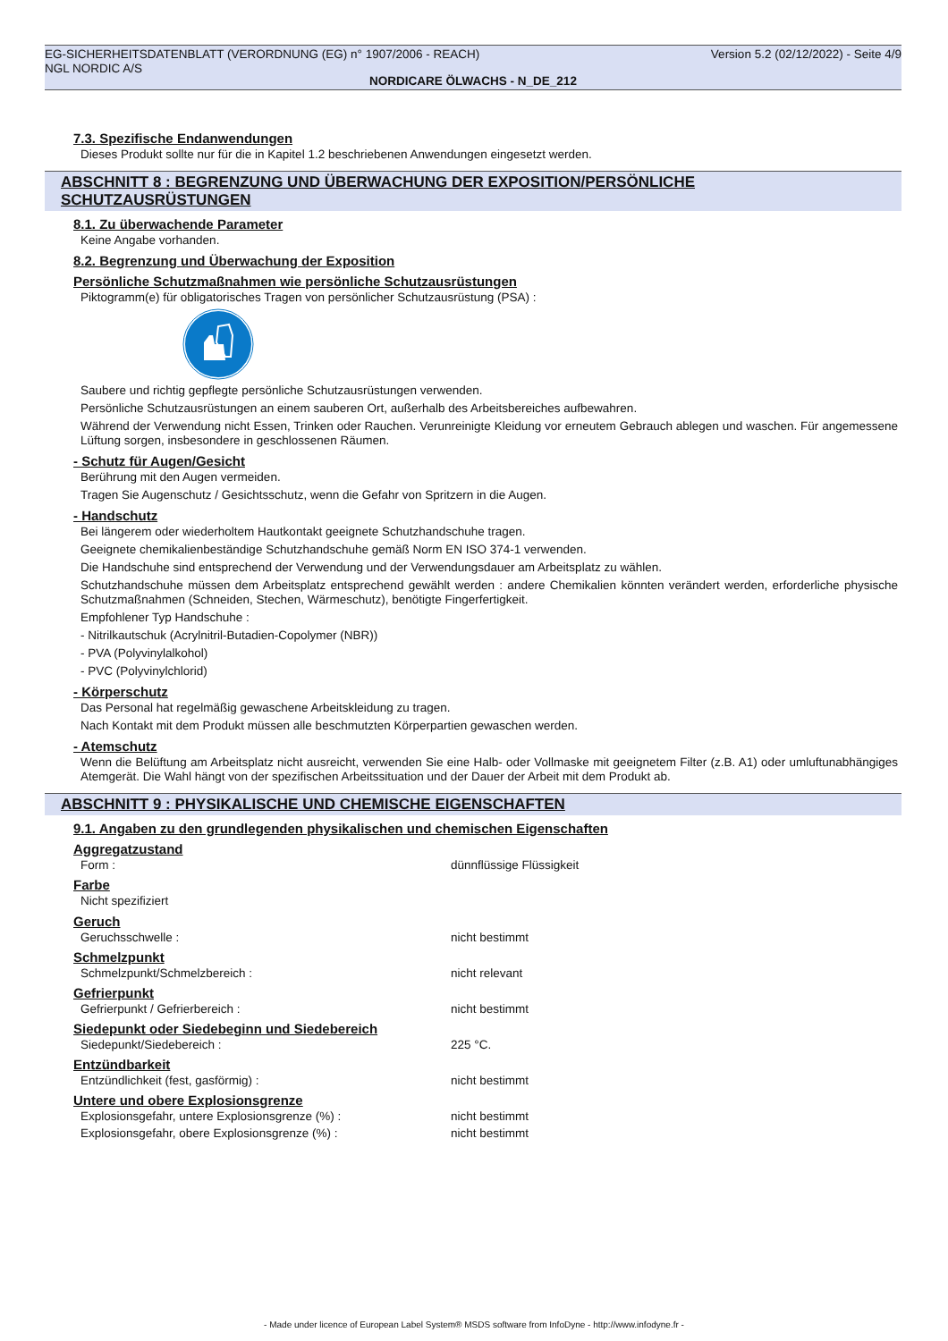EG-SICHERHEITSDATENBLATT (VERORDNUNG (EG) n° 1907/2006 - REACH)
NGL NORDIC A/S
Version 5.2 (02/12/2022) - Seite 4/9
NORDICARE ÖLWACHS - N_DE_212
7.3. Spezifische Endanwendungen
Dieses Produkt sollte nur für die in Kapitel 1.2 beschriebenen Anwendungen eingesetzt werden.
ABSCHNITT 8 : BEGRENZUNG UND ÜBERWACHUNG DER EXPOSITION/PERSÖNLICHE SCHUTZAUSRÜSTUNGEN
8.1. Zu überwachende Parameter
Keine Angabe vorhanden.
8.2. Begrenzung und Überwachung der Exposition
Persönliche Schutzmaßnahmen wie persönliche Schutzausrüstungen
Piktogramm(e) für obligatorisches Tragen von persönlicher Schutzausrüstung (PSA) :
Saubere und richtig gepflegte persönliche Schutzausrüstungen verwenden.
Persönliche Schutzausrüstungen an einem sauberen Ort, außerhalb des Arbeitsbereiches aufbewahren.
Während der Verwendung nicht Essen, Trinken oder Rauchen. Verunreinigte Kleidung vor erneutem Gebrauch ablegen und waschen. Für angemessene Lüftung sorgen, insbesondere in geschlossenen Räumen.
- Schutz für Augen/Gesicht
Berührung mit den Augen vermeiden.
Tragen Sie Augenschutz / Gesichtsschutz, wenn die Gefahr von Spritzern in die Augen.
- Handschutz
Bei längerem oder wiederholtem Hautkontakt geeignete Schutzhandschuhe tragen.
Geeignete chemikalienbeständige Schutzhandschuhe gemäß Norm EN ISO 374-1 verwenden.
Die Handschuhe sind entsprechend der Verwendung und der Verwendungsdauer am Arbeitsplatz zu wählen.
Schutzhandschuhe müssen dem Arbeitsplatz entsprechend gewählt werden : andere Chemikalien könnten verändert werden, erforderliche physische Schutzmaßnahmen (Schneiden, Stechen, Wärmeschutz), benötigte Fingerfertigkeit.
Empfohlener Typ Handschuhe :
- Nitrilkautschuk (Acrylnitril-Butadien-Copolymer (NBR))
- PVA (Polyvinylalkohol)
- PVC (Polyvinylchlorid)
- Körperschutz
Das Personal hat regelmäßig gewaschene Arbeitskleidung zu tragen.
Nach Kontakt mit dem Produkt müssen alle beschmutzten Körperpartien gewaschen werden.
- Atemschutz
Wenn die Belüftung am Arbeitsplatz nicht ausreicht, verwenden Sie eine Halb- oder Vollmaske mit geeignetem Filter (z.B. A1) oder umluftunabhängiges Atemgerät. Die Wahl hängt von der spezifischen Arbeitssituation und der Dauer der Arbeit mit dem Produkt ab.
ABSCHNITT 9 : PHYSIKALISCHE UND CHEMISCHE EIGENSCHAFTEN
9.1. Angaben zu den grundlegenden physikalischen und chemischen Eigenschaften
Aggregatzustand
Form : dünnflüssige Flüssigkeit
Farbe
Nicht spezifiziert
Geruch
Geruchsschwelle : nicht bestimmt
Schmelzpunkt
Schmelzpunkt/Schmelzbereich : nicht relevant
Gefrierpunkt
Gefrierpunkt / Gefrierbereich : nicht bestimmt
Siedepunkt oder Siedebeginn und Siedebereich
Siedepunkt/Siedebereich : 225 °C.
Entzündbarkeit
Entzündlichkeit (fest, gasförmig) : nicht bestimmt
Untere und obere Explosionsgrenze
Explosionsgefahr, untere Explosionsgrenze (%) : nicht bestimmt
Explosionsgefahr, obere Explosionsgrenze (%) : nicht bestimmt
- Made under licence of European Label System® MSDS software from InfoDyne - http://www.infodyne.fr -